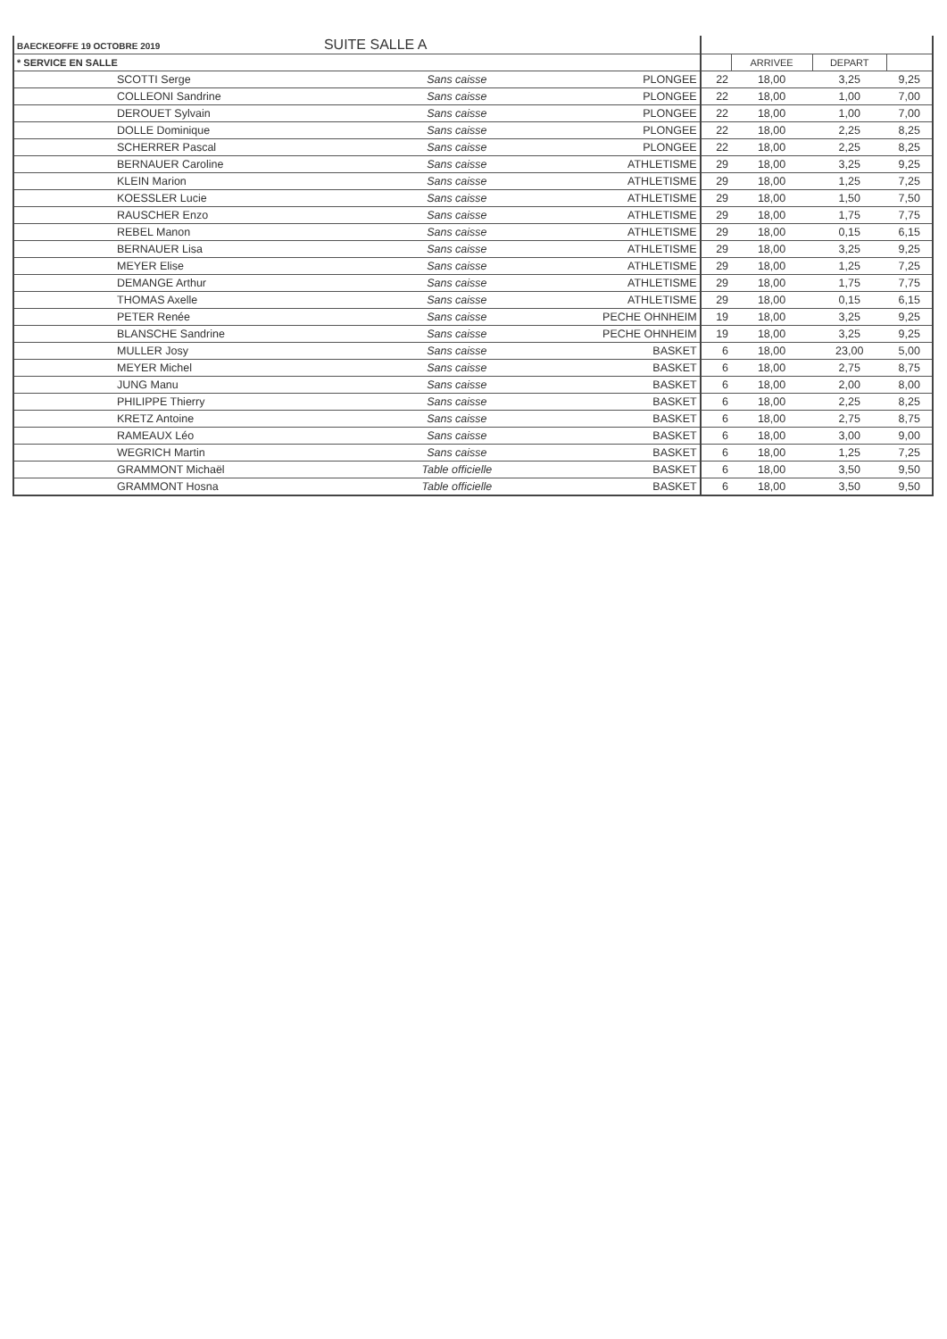| BAECKEOFFE 19 OCTOBRE 2019 SUITE SALLE A | | | | | | |
| --- | --- | --- | --- | --- | --- | --- |
| * SERVICE EN SALLE | | | | ARRIVEE | DEPART | |
| SCOTTI Serge | Sans caisse | PLONGEE | 22 | 18,00 | 3,25 | 9,25 |
| COLLEONI Sandrine | Sans caisse | PLONGEE | 22 | 18,00 | 1,00 | 7,00 |
| DEROUET Sylvain | Sans caisse | PLONGEE | 22 | 18,00 | 1,00 | 7,00 |
| DOLLE Dominique | Sans caisse | PLONGEE | 22 | 18,00 | 2,25 | 8,25 |
| SCHERRER Pascal | Sans caisse | PLONGEE | 22 | 18,00 | 2,25 | 8,25 |
| BERNAUER Caroline | Sans caisse | ATHLETISME | 29 | 18,00 | 3,25 | 9,25 |
| KLEIN Marion | Sans caisse | ATHLETISME | 29 | 18,00 | 1,25 | 7,25 |
| KOESSLER Lucie | Sans caisse | ATHLETISME | 29 | 18,00 | 1,50 | 7,50 |
| RAUSCHER Enzo | Sans caisse | ATHLETISME | 29 | 18,00 | 1,75 | 7,75 |
| REBEL Manon | Sans caisse | ATHLETISME | 29 | 18,00 | 0,15 | 6,15 |
| BERNAUER Lisa | Sans caisse | ATHLETISME | 29 | 18,00 | 3,25 | 9,25 |
| MEYER Elise | Sans caisse | ATHLETISME | 29 | 18,00 | 1,25 | 7,25 |
| DEMANGE Arthur | Sans caisse | ATHLETISME | 29 | 18,00 | 1,75 | 7,75 |
| THOMAS Axelle | Sans caisse | ATHLETISME | 29 | 18,00 | 0,15 | 6,15 |
| PETER Renée | Sans caisse | PECHE OHNHEIM | 19 | 18,00 | 3,25 | 9,25 |
| BLANSCHE Sandrine | Sans caisse | PECHE OHNHEIM | 19 | 18,00 | 3,25 | 9,25 |
| MULLER Josy | Sans caisse | BASKET | 6 | 18,00 | 23,00 | 5,00 |
| MEYER Michel | Sans caisse | BASKET | 6 | 18,00 | 2,75 | 8,75 |
| JUNG Manu | Sans caisse | BASKET | 6 | 18,00 | 2,00 | 8,00 |
| PHILIPPE Thierry | Sans caisse | BASKET | 6 | 18,00 | 2,25 | 8,25 |
| KRETZ Antoine | Sans caisse | BASKET | 6 | 18,00 | 2,75 | 8,75 |
| RAMEAUX Léo | Sans caisse | BASKET | 6 | 18,00 | 3,00 | 9,00 |
| WEGRICH Martin | Sans caisse | BASKET | 6 | 18,00 | 1,25 | 7,25 |
| GRAMMONT Michaël | Table officielle | BASKET | 6 | 18,00 | 3,50 | 9,50 |
| GRAMMONT Hosna | Table officielle | BASKET | 6 | 18,00 | 3,50 | 9,50 |